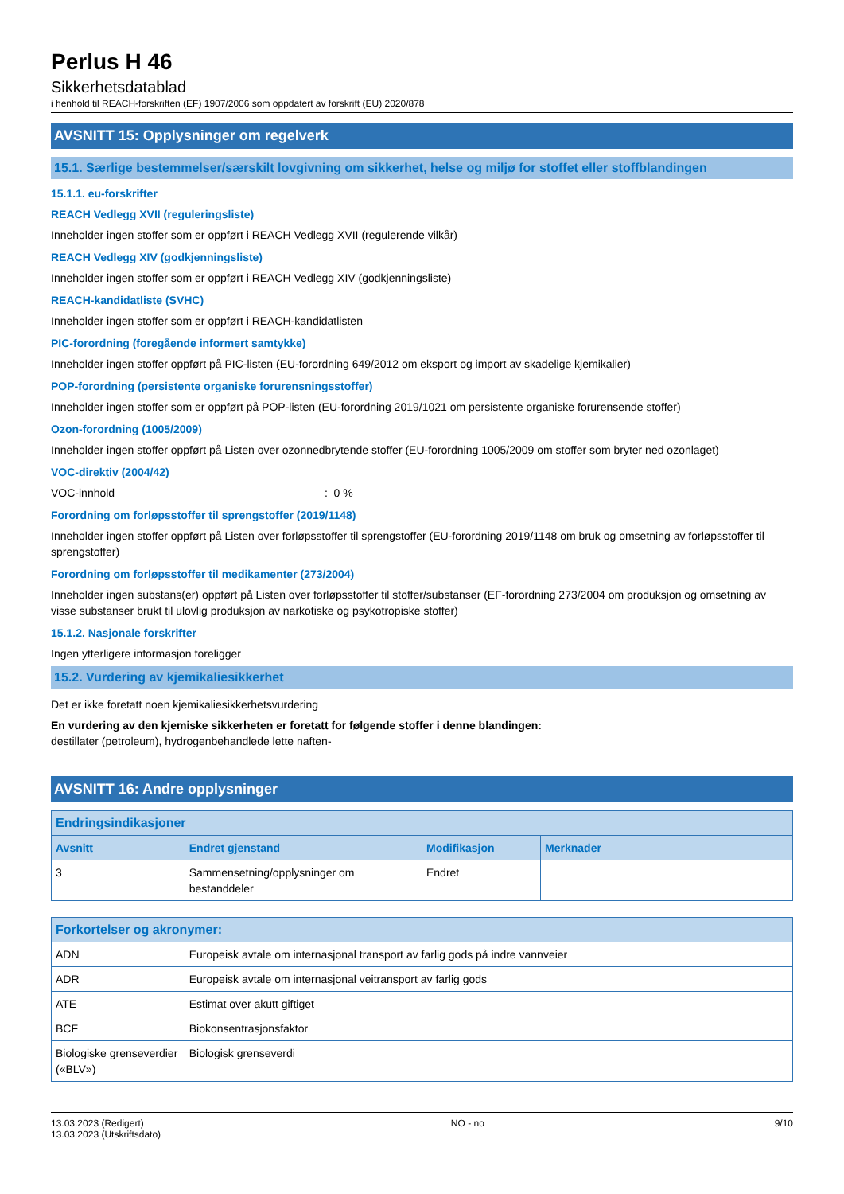Perlus H 46
Sikkerhetsdatablad
i henhold til REACH-forskriften (EF) 1907/2006 som oppdatert av forskrift (EU) 2020/878
AVSNITT 15: Opplysninger om regelverk
15.1. Særlige bestemmelser/særskilt lovgivning om sikkerhet, helse og miljø for stoffet eller stoffblandingen
15.1.1. eu-forskrifter
REACH Vedlegg XVII (reguleringsliste)
Inneholder ingen stoffer som er oppført i REACH Vedlegg XVII (regulerende vilkår)
REACH Vedlegg XIV (godkjenningsliste)
Inneholder ingen stoffer som er oppført i REACH Vedlegg XIV (godkjenningsliste)
REACH-kandidatliste (SVHC)
Inneholder ingen stoffer som er oppført i REACH-kandidatlisten
PIC-forordning (foregående informert samtykke)
Inneholder ingen stoffer oppført på PIC-listen (EU-forordning 649/2012 om eksport og import av skadelige kjemikalier)
POP-forordning (persistente organiske forurensningsstoffer)
Inneholder ingen stoffer som er oppført på POP-listen (EU-forordning 2019/1021 om persistente organiske forurensende stoffer)
Ozon-forordning (1005/2009)
Inneholder ingen stoffer oppført på Listen over ozonnedbrytende stoffer (EU-forordning 1005/2009 om stoffer som bryter ned ozonlaget)
VOC-direktiv (2004/42)
VOC-innhold : 0 %
Forordning om forløpsstoffer til sprengstoffer (2019/1148)
Inneholder ingen stoffer oppført på Listen over forløpsstoffer til sprengstoffer (EU-forordning 2019/1148 om bruk og omsetning av forløpsstoffer til sprengstoffer)
Forordning om forløpsstoffer til medikamenter (273/2004)
Inneholder ingen substans(er) oppført på Listen over forløpsstoffer til stoffer/substanser (EF-forordning 273/2004 om produksjon og omsetning av visse substanser brukt til ulovlig produksjon av narkotiske og psykotropiske stoffer)
15.1.2. Nasjonale forskrifter
Ingen ytterligere informasjon foreligger
15.2. Vurdering av kjemikaliesikkerhet
Det er ikke foretatt noen kjemikaliesikkerhetsvurdering
En vurdering av den kjemiske sikkerheten er foretatt for følgende stoffer i denne blandingen:
destillater (petroleum), hydrogenbehandlede lette naften-
AVSNITT 16: Andre opplysninger
| Endringsindikasjoner | | | |
| --- | --- | --- | --- |
| Avsnitt | Endret gjenstand | Modifikasjon | Merknader |
| 3 | Sammensetning/opplysninger om bestanddeler | Endret | |
| Forkortelser og akronymer: | |
| --- | --- |
| ADN | Europeisk avtale om internasjonal transport av farlig gods på indre vannveier |
| ADR | Europeisk avtale om internasjonal veitransport av farlig gods |
| ATE | Estimat over akutt giftiget |
| BCF | Biokonsentrasjonsfaktor |
| Biologiske grenseverdier («BLV») | Biologisk grenseverdi |
13.03.2023 (Redigert)
13.03.2023 (Utskriftsdato)
NO - no 9/10